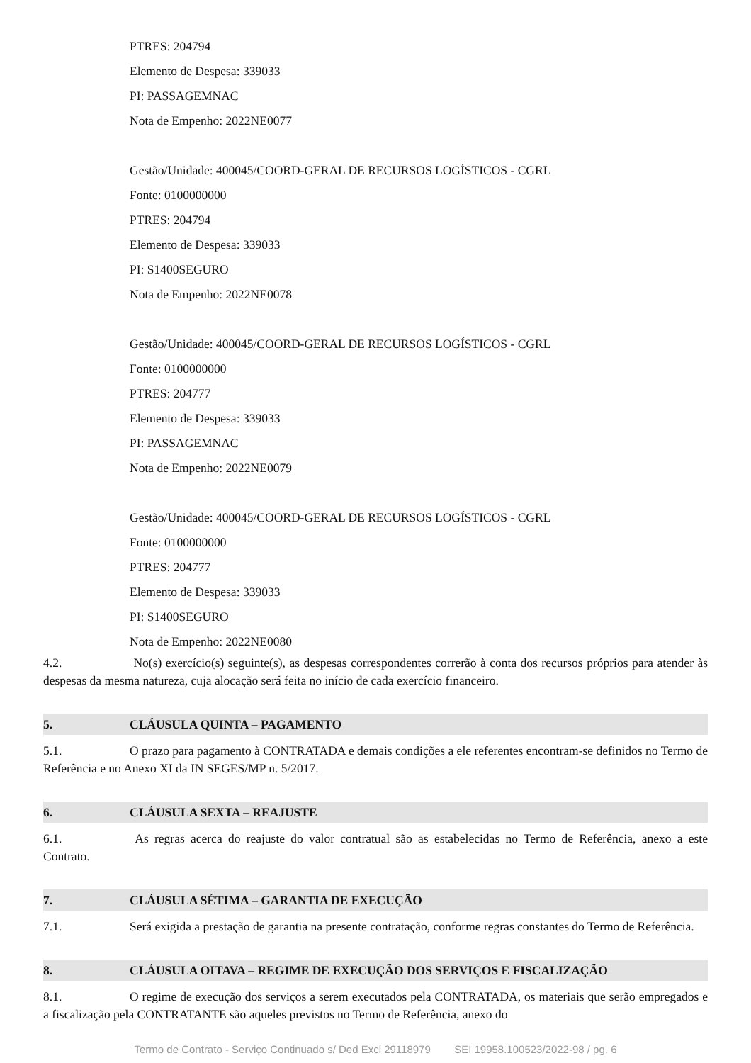PTRES: 204794
Elemento de Despesa: 339033
PI: PASSAGEMNAC
Nota de Empenho: 2022NE0077
Gestão/Unidade: 400045/COORD-GERAL DE RECURSOS LOGÍSTICOS - CGRL
Fonte: 0100000000
PTRES: 204794
Elemento de Despesa: 339033
PI: S1400SEGURO
Nota de Empenho: 2022NE0078
Gestão/Unidade: 400045/COORD-GERAL DE RECURSOS LOGÍSTICOS - CGRL
Fonte: 0100000000
PTRES: 204777
Elemento de Despesa: 339033
PI: PASSAGEMNAC
Nota de Empenho: 2022NE0079
Gestão/Unidade: 400045/COORD-GERAL DE RECURSOS LOGÍSTICOS - CGRL
Fonte: 0100000000
PTRES: 204777
Elemento de Despesa: 339033
PI: S1400SEGURO
Nota de Empenho: 2022NE0080
4.2. No(s) exercício(s) seguinte(s), as despesas correspondentes correrão à conta dos recursos próprios para atender às despesas da mesma natureza, cuja alocação será feita no início de cada exercício financeiro.
5. CLÁUSULA QUINTA – PAGAMENTO
5.1. O prazo para pagamento à CONTRATADA e demais condições a ele referentes encontram-se definidos no Termo de Referência e no Anexo XI da IN SEGES/MP n. 5/2017.
6. CLÁUSULA SEXTA – REAJUSTE
6.1. As regras acerca do reajuste do valor contratual são as estabelecidas no Termo de Referência, anexo a este Contrato.
7. CLÁUSULA SÉTIMA – GARANTIA DE EXECUÇÃO
7.1. Será exigida a prestação de garantia na presente contratação, conforme regras constantes do Termo de Referência.
8. CLÁUSULA OITAVA – REGIME DE EXECUÇÃO DOS SERVIÇOS E FISCALIZAÇÃO
8.1. O regime de execução dos serviços a serem executados pela CONTRATADA, os materiais que serão empregados e a fiscalização pela CONTRATANTE são aqueles previstos no Termo de Referência, anexo do
Termo de Contrato - Serviço Continuado s/ Ded Excl 29118979 SEI 19958.100523/2022-98 / pg. 6